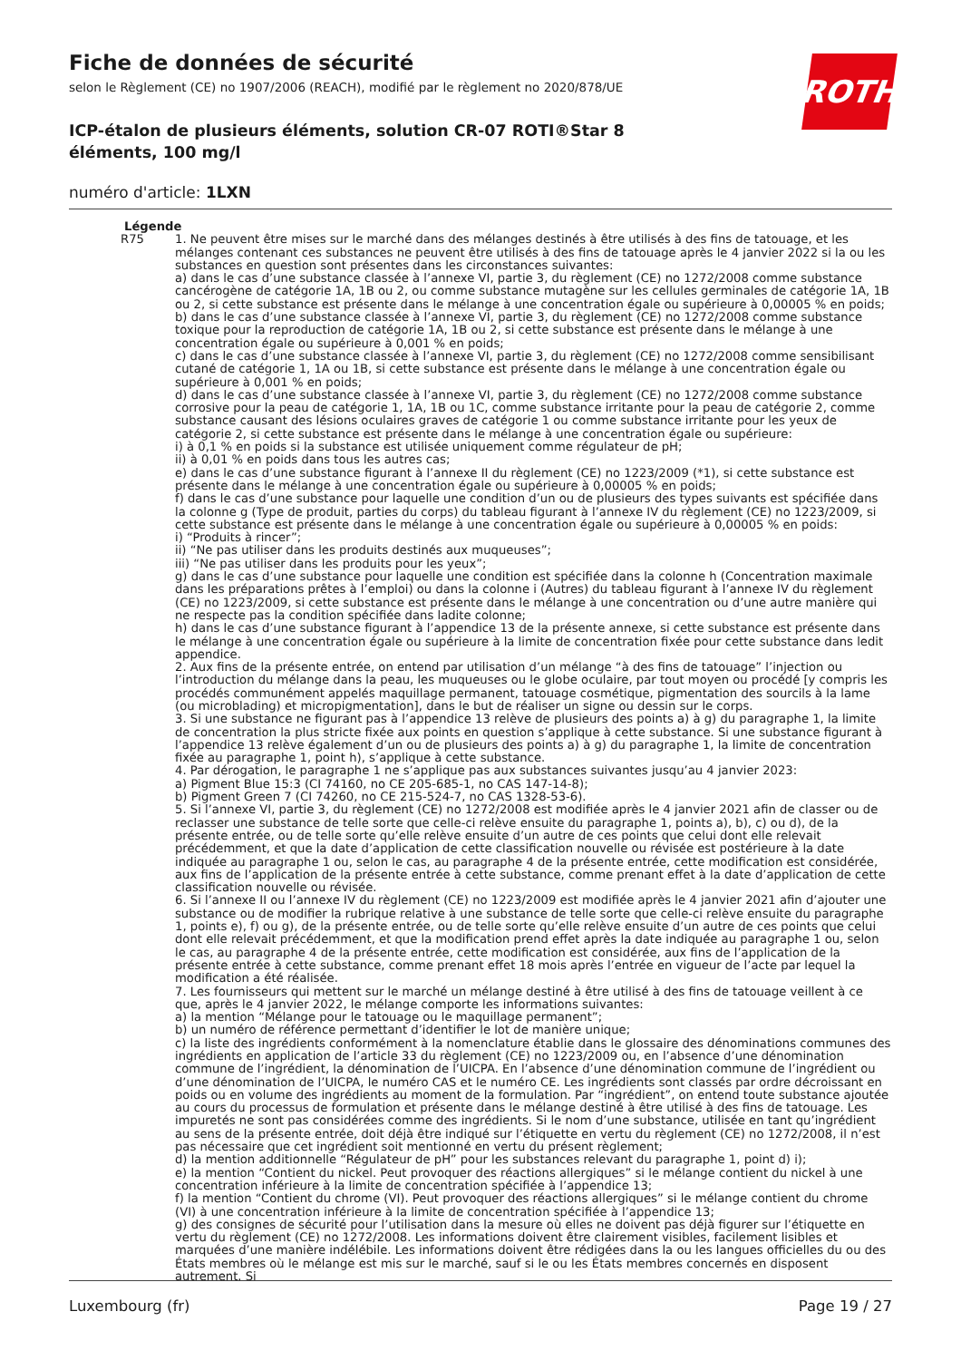ROTH
Fiche de données de sécurité
selon le Règlement (CE) no 1907/2006 (REACH), modifié par le règlement no 2020/878/UE
ICP-étalon de plusieurs éléments, solution CR-07 ROTI®Star 8 éléments, 100 mg/l
numéro d'article: 1LXN
Légende
R75 1. Ne peuvent être mises sur le marché dans des mélanges destinés à être utilisés à des fins de tatouage, et les mélanges contenant ces substances ne peuvent être utilisés à des fins de tatouage après le 4 janvier 2022 si la ou les substances en question sont présentes dans les circonstances suivantes:
a) dans le cas d’une substance classée à l’annexe VI, partie 3, du règlement (CE) no 1272/2008 comme substance cancérogène de catégorie 1A, 1B ou 2, ou comme substance mutagène sur les cellules germinales de catégorie 1A, 1B ou 2, si cette substance est présente dans le mélange à une concentration égale ou supérieure à 0,00005 % en poids;
b) dans le cas d’une substance classée à l’annexe VI, partie 3, du règlement (CE) no 1272/2008 comme substance toxique pour la reproduction de catégorie 1A, 1B ou 2, si cette substance est présente dans le mélange à une concentration égale ou supérieure à 0,001 % en poids;
c) dans le cas d’une substance classée à l’annexe VI, partie 3, du règlement (CE) no 1272/2008 comme sensibilisant cutané de catégorie 1, 1A ou 1B, si cette substance est présente dans le mélange à une concentration égale ou supérieure à 0,001 % en poids;
d) dans le cas d’une substance classée à l’annexe VI, partie 3, du règlement (CE) no 1272/2008 comme substance corrosive pour la peau de catégorie 1, 1A, 1B ou 1C, comme substance irritante pour la peau de catégorie 2, comme substance causant des lésions oculaires graves de catégorie 1 ou comme substance irritante pour les yeux de catégorie 2, si cette substance est présente dans le mélange à une concentration égale ou supérieure:
i) à 0,1 % en poids si la substance est utilisée uniquement comme régulateur de pH;
ii) à 0,01 % en poids dans tous les autres cas;
e) dans le cas d’une substance figurant à l’annexe II du règlement (CE) no 1223/2009 (*1), si cette substance est présente dans le mélange à une concentration égale ou supérieure à 0,00005 % en poids;
f) dans le cas d’une substance pour laquelle une condition d’un ou de plusieurs des types suivants est spécifiée dans la colonne g (Type de produit, parties du corps) du tableau figurant à l’annexe IV du règlement (CE) no 1223/2009, si cette substance est présente dans le mélange à une concentration égale ou supérieure à 0,00005 % en poids:
i) “Produits à rincer”;
ii) “Ne pas utiliser dans les produits destinés aux muqueuses”;
iii) “Ne pas utiliser dans les produits pour les yeux”;
g) dans le cas d’une substance pour laquelle une condition est spécifiée dans la colonne h (Concentration maximale dans les préparations prêtes à l’emploi) ou dans la colonne i (Autres) du tableau figurant à l’annexe IV du règlement (CE) no 1223/2009, si cette substance est présente dans le mélange à une concentration ou d’une autre manière qui ne respecte pas la condition spécifiée dans ladite colonne;
h) dans le cas d’une substance figurant à l’appendice 13 de la présente annexe, si cette substance est présente dans le mélange à une concentration égale ou supérieure à la limite de concentration fixée pour cette substance dans ledit appendice.
2. Aux fins de la présente entrée, on entend par utilisation d’un mélange “à des fins de tatouage” l’injection ou l’introduction du mélange dans la peau, les muqueuses ou le globe oculaire, par tout moyen ou procédé [y compris les procédés communément appelés maquillage permanent, tatouage cosmétique, pigmentation des sourcils à la lame (ou microblading) et micropigmentation], dans le but de réaliser un signe ou dessin sur le corps.
3. Si une substance ne figurant pas à l’appendice 13 relève de plusieurs des points a) à g) du paragraphe 1, la limite de concentration la plus stricte fixée aux points en question s’applique à cette substance. Si une substance figurant à l’appendice 13 relève également d’un ou de plusieurs des points a) à g) du paragraphe 1, la limite de concentration fixée au paragraphe 1, point h), s’applique à cette substance.
4. Par dérogation, le paragraphe 1 ne s’applique pas aux substances suivantes jusqu’au 4 janvier 2023:
a) Pigment Blue 15:3 (CI 74160, no CE 205-685-1, no CAS 147-14-8);
b) Pigment Green 7 (CI 74260, no CE 215-524-7, no CAS 1328-53-6).
5. Si l’annexe VI, partie 3, du règlement (CE) no 1272/2008 est modifiée après le 4 janvier 2021 afin de classer ou de reclasser une substance de telle sorte que celle-ci relève ensuite du paragraphe 1, points a), b), c) ou d), de la présente entrée, ou de telle sorte qu’elle relève ensuite d’un autre de ces points que celui dont elle relevait précédemment, et que la date d’application de cette classification nouvelle ou révisée est postérieure à la date indiquée au paragraphe 1 ou, selon le cas, au paragraphe 4 de la présente entrée, cette modification est considérée, aux fins de l’application de la présente entrée à cette substance, comme prenant effet à la date d’application de cette classification nouvelle ou révisée.
6. Si l’annexe II ou l’annexe IV du règlement (CE) no 1223/2009 est modifiée après le 4 janvier 2021 afin d’ajouter une substance ou de modifier la rubrique relative à une substance de telle sorte que celle-ci relève ensuite du paragraphe 1, points e), f) ou g), de la présente entrée, ou de telle sorte qu’elle relève ensuite d’un autre de ces points que celui dont elle relevait précédemment, et que la modification prend effet après la date indiquée au paragraphe 1 ou, selon le cas, au paragraphe 4 de la présente entrée, cette modification est considérée, aux fins de l’application de la présente entrée à cette substance, comme prenant effet 18 mois après l’entrée en vigueur de l’acte par lequel la modification a été réalisée.
7. Les fournisseurs qui mettent sur le marché un mélange destiné à être utilisé à des fins de tatouage veillent à ce que, après le 4 janvier 2022, le mélange comporte les informations suivantes:
a) la mention “Mélange pour le tatouage ou le maquillage permanent”;
b) un numéro de référence permettant d’identifier le lot de manière unique;
c) la liste des ingrédients conformément à la nomenclature établie dans le glossaire des dénominations communes des ingrédients en application de l’article 33 du règlement (CE) no 1223/2009 ou, en l’absence d’une dénomination commune de l’ingrédient, la dénomination de l’UICPA. En l’absence d’une dénomination commune de l’ingrédient ou d’une dénomination de l’UICPA, le numéro CAS et le numéro CE. Les ingrédients sont classés par ordre décroissant en poids ou en volume des ingrédients au moment de la formulation. Par “ingrédient”, on entend toute substance ajoutée au cours du processus de formulation et présente dans le mélange destiné à être utilisé à des fins de tatouage. Les impuretés ne sont pas considérées comme des ingrédients. Si le nom d’une substance, utilisée en tant qu’ingrédient au sens de la présente entrée, doit déjà être indiqué sur l’étiquette en vertu du règlement (CE) no 1272/2008, il n’est pas nécessaire que cet ingrédient soit mentionné en vertu du présent règlement;
d) la mention additionnelle “Régulateur de pH” pour les substances relevant du paragraphe 1, point d) i);
e) la mention “Contient du nickel. Peut provoquer des réactions allergiques” si le mélange contient du nickel à une concentration inférieure à la limite de concentration spécifiée à l’appendice 13;
f) la mention “Contient du chrome (VI). Peut provoquer des réactions allergiques” si le mélange contient du chrome (VI) à une concentration inférieure à la limite de concentration spécifiée à l’appendice 13;
g) des consignes de sécurité pour l’utilisation dans la mesure où elles ne doivent pas déjà figurer sur l’étiquette en vertu du règlement (CE) no 1272/2008. Les informations doivent être clairement visibles, facilement lisibles et marquées d’une manière indélébile. Les informations doivent être rédigées dans la ou les langues officielles du ou des États membres où le mélange est mis sur le marché, sauf si le ou les États membres concernés en disposent autrement. Si
Luxembourg (fr) Page 19 / 27